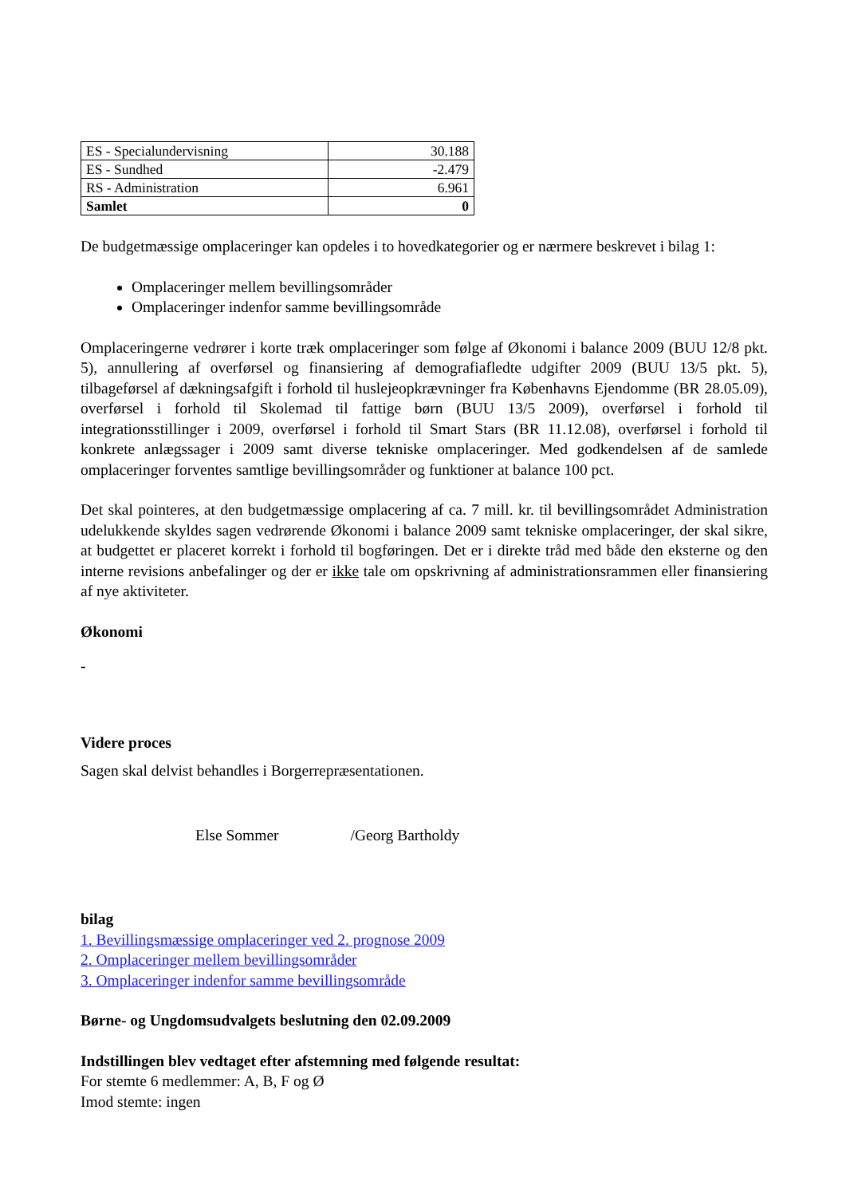| ES - Specialundervisning | 30.188 |
| ES - Sundhed | -2.479 |
| RS - Administration | 6.961 |
| Samlet | 0 |
De budgetmæssige omplaceringer kan opdeles i to hovedkategorier og er nærmere beskrevet i bilag 1:
Omplaceringer mellem bevillingsområder
Omplaceringer indenfor samme bevillingsområde
Omplaceringerne vedrører i korte træk omplaceringer som følge af Økonomi i balance 2009 (BUU 12/8 pkt. 5), annullering af overførsel og finansiering af demografiafledte udgifter 2009 (BUU 13/5 pkt. 5), tilbageførsel af dækningsafgift i forhold til huslejeopkrævninger fra Københavns Ejendomme (BR 28.05.09), overførsel i forhold til Skolemad til fattige børn (BUU 13/5 2009), overførsel i forhold til integrationsstillinger i 2009, overførsel i forhold til Smart Stars (BR 11.12.08), overførsel i forhold til konkrete anlægssager i 2009 samt diverse tekniske omplaceringer. Med godkendelsen af de samlede omplaceringer forventes samtlige bevillingsområder og funktioner at balance 100 pct.
Det skal pointeres, at den budgetmæssige omplacering af ca. 7 mill. kr. til bevillingsområdet Administration udelukkende skyldes sagen vedrørende Økonomi i balance 2009 samt tekniske omplaceringer, der skal sikre, at budgettet er placeret korrekt i forhold til bogføringen. Det er i direkte tråd med både den eksterne og den interne revisions anbefalinger og der er ikke tale om opskrivning af administrationsrammen eller finansiering af nye aktiviteter.
Økonomi
-
Videre proces
Sagen skal delvist behandles i Borgerrepræsentationen.
Else Sommer /Georg Bartholdy
bilag
1. Bevillingsmæssige omplaceringer ved 2. prognose 2009
2. Omplaceringer mellem bevillingsområder
3. Omplaceringer indenfor samme bevillingsområde
Børne- og Ungdomsudvalgets beslutning den 02.09.2009
Indstillingen blev vedtaget efter afstemning med følgende resultat:
For stemte 6 medlemmer: A, B, F og Ø
Imod stemte: ingen